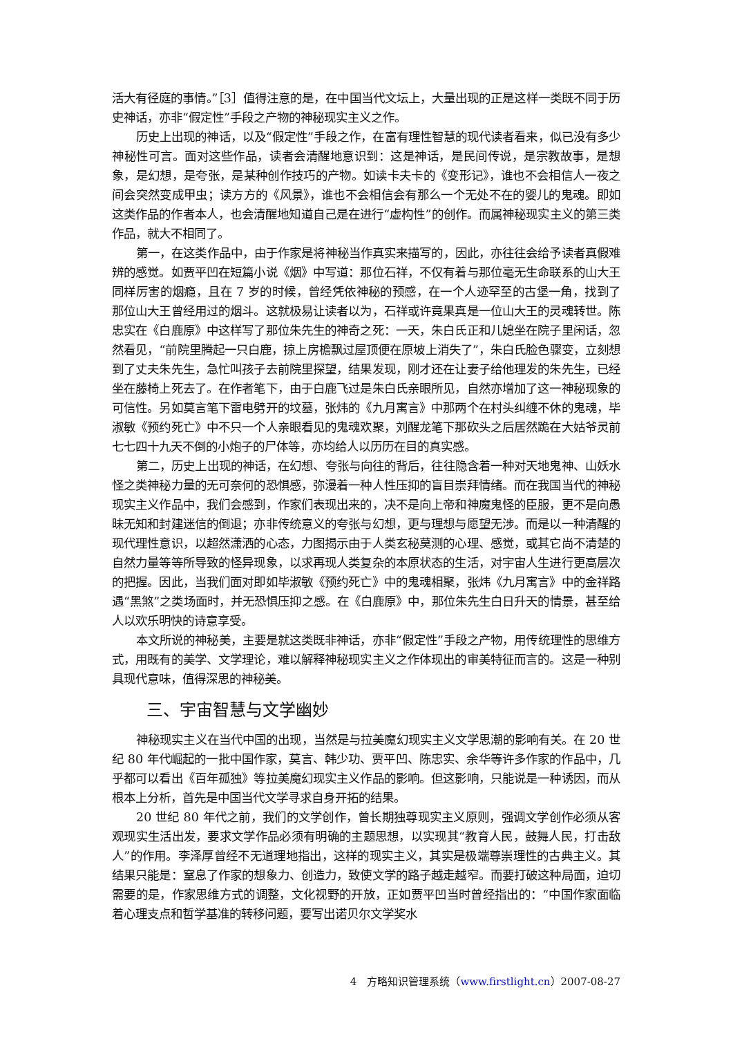活大有径庭的事情。”［3］值得注意的是，在中国当代文坛上，大量出现的正是这样一类既不同于历史神话，亦非“假定性”手段之产物的神秘现实主义之作。
历史上出现的神话，以及“假定性”手段之作，在富有理性智慧的现代读者看来，似已没有多少神秘性可言。面对这些作品，读者会清醒地意识到：这是神话，是民间传说，是宗教故事，是想象，是幻想，是夸张，是某种创作技巧的产物。如读卡夫卡的《变形记》，谁也不会相信人一夜之间会突然变成甲虫；读方方的《风景》，谁也不会相信会有那么一个无处不在的婴儿的鬼魂。即如这类作品的作者本人，也会清醒地知道自己是在进行“虚构性”的创作。而属神秘现实主义的第三类作品，就大不相同了。
第一，在这类作品中，由于作家是将神秘当作真实来描写的，因此，亦往往会给予读者真假难辨的感觉。如贾平凹在短篇小说《烟》中写道：那位石祥，不仅有着与那位毫无生命联系的山大王同样厉害的烟瘾，且在 7 岁的时候，曾经凭依神秘的预感，在一个人迹罕至的古堡一角，找到了那位山大王曾经用过的烟斗。这就极易让读者以为，石祥或许竟果真是一位山大王的灵魂转世。陈忠实在《白鹿原》中这样写了那位朱先生的神奇之死：一天，朱白氏正和儿媳坐在院子里闲话，忽然看见，“前院里腾起一只白鹿，掠上房檐飘过屋顶便在原坡上消失了”，朱白氏脸色骤变，立刻想到了丈夫朱先生，急忙叫孩子去前院里探望，结果发现，刚才还在让妻子给他理发的朱先生，已经坐在藤椅上死去了。在作者笔下，由于白鹿飞过是朱白氏亲眼所见，自然亦增加了这一神秘现象的可信性。另如莫言笔下雷电劈开的坟墓，张炜的《九月寓言》中那两个在村头纠缠不休的鬼魂，毕淑敏《预约死亡》中不只一个人亲眼看见的鬼魂欢聚，刘醒龙笔下那砍头之后居然跪在大姑爷灵前七七四十九天不倒的小炮子的尸体等，亦均给人以历历在目的真实感。
第二，历史上出现的神话，在幻想、夸张与向往的背后，往往隐含着一种对天地鬼神、山妖水怪之类神秘力量的无可奈何的恐惧感，弥漫着一种人性压抑的盲目崇拜情绪。而在我国当代的神秘现实主义作品中，我们会感到，作家们表现出来的，决不是向上帝和神魔鬼怪的臣服，更不是向愚昧无知和封建迷信的倒退；亦非传统意义的夸张与幻想，更与理想与愿望无涉。而是以一种清醒的现代理性意识，以超然潇洒的心态，力图揭示由于人类玄秘莫测的心理、感觉，或其它尚不清楚的自然力量等等所导致的怪异现象，以求再现人类复杂的本原状态的生活，对宇宙人生进行更高层次的把握。因此，当我们面对即如毕淑敏《预约死亡》中的鬼魂相聚，张炜《九月寓言》中的金祥路遇“黑煞”之类场面时，并无恐惧压抑之感。在《白鹿原》中，那位朱先生白日升天的情景，甚至给人以欢乐明快的诗意享受。
本文所说的神秘美，主要是就这类既非神话，亦非“假定性”手段之产物，用传统理性的思维方式，用既有的美学、文学理论，难以解释神秘现实主义之作体现出的审美特征而言的。这是一种别具现代意味，值得深思的神秘美。
三、宇宙智慧与文学幽妙
神秘现实主义在当代中国的出现，当然是与拉美魔幻现实主义文学思潮的影响有关。在 20 世纪 80 年代崛起的一批中国作家，莫言、韩少功、贾平凹、陈忠实、余华等许多作家的作品中，几乎都可以看出《百年孤独》等拉美魔幻现实主义作品的影响。但这影响，只能说是一种诱因，而从根本上分析，首先是中国当代文学寻求自身开拓的结果。
20 世纪 80 年代之前，我们的文学创作，曾长期独尊现实主义原则，强调文学创作必须从客观现实生活出发，要求文学作品必须有明确的主题思想，以实现其“教育人民，鼓舞人民，打击敌人”的作用。李泽厚曾经不无道理地指出，这样的现实主义，其实是极端尊崇理性的古典主义。其结果只能是：窒息了作家的想象力、创造力，致使文学的路子越走越窄。而要打破这种局面，迫切需要的是，作家思维方式的调整，文化视野的开放，正如贾平凹当时曾经指出的：“中国作家面临着心理支点和哲学基准的转移问题，要写出诺贝尔文学奖水
4　方略知识管理系统（www.firstlight.cn）2007-08-27